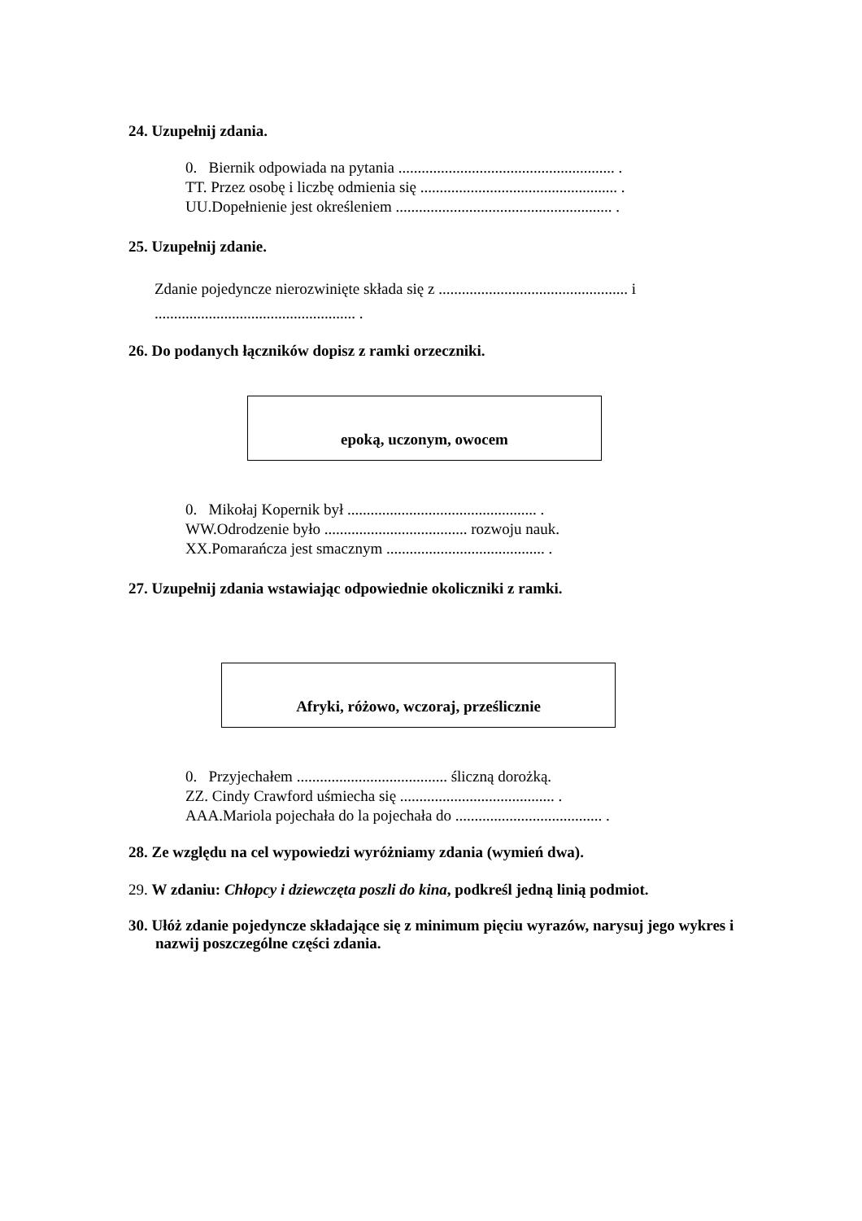24. Uzupełnij zdania.
0. Biernik odpowiada na pytania ........................................................ .
TT. Przez osobę i liczbę odmienia się ................................................... .
UU.Dopełnienie jest określeniem ........................................................ .
25. Uzupełnij zdanie.
Zdanie pojedyncze nierozwinięte składa się z ................................................. i
.................................................... .
26. Do podanych łączników dopisz z ramki orzeczniki.
epoką, uczonym, owocem
0. Mikołaj Kopernik był ................................................. .
WW.Odrodzenie było ..................................... rozwoju nauk.
XX.Pomarańcza jest smacznym ......................................... .
27. Uzupełnij zdania wstawiając odpowiednie okoliczniki z ramki.
Afryki, różowo, wczoraj, prześlicznie
0. Przyjechałem ....................................... śliczną dorożką.
ZZ. Cindy Crawford uśmiecha się ........................................ .
AAA.Mariola pojechała do la pojechała do ...................................... .
28. Ze względu na cel wypowiedzi wyróżniamy zdania (wymień dwa).
29. W zdaniu: Chłopcy i dziewczęta poszli do kina, podkreśl jedną linią podmiot.
30. Ułóż zdanie pojedyncze składające się z minimum pięciu wyrazów, narysuj jego wykres i nazwij poszczególne części zdania.